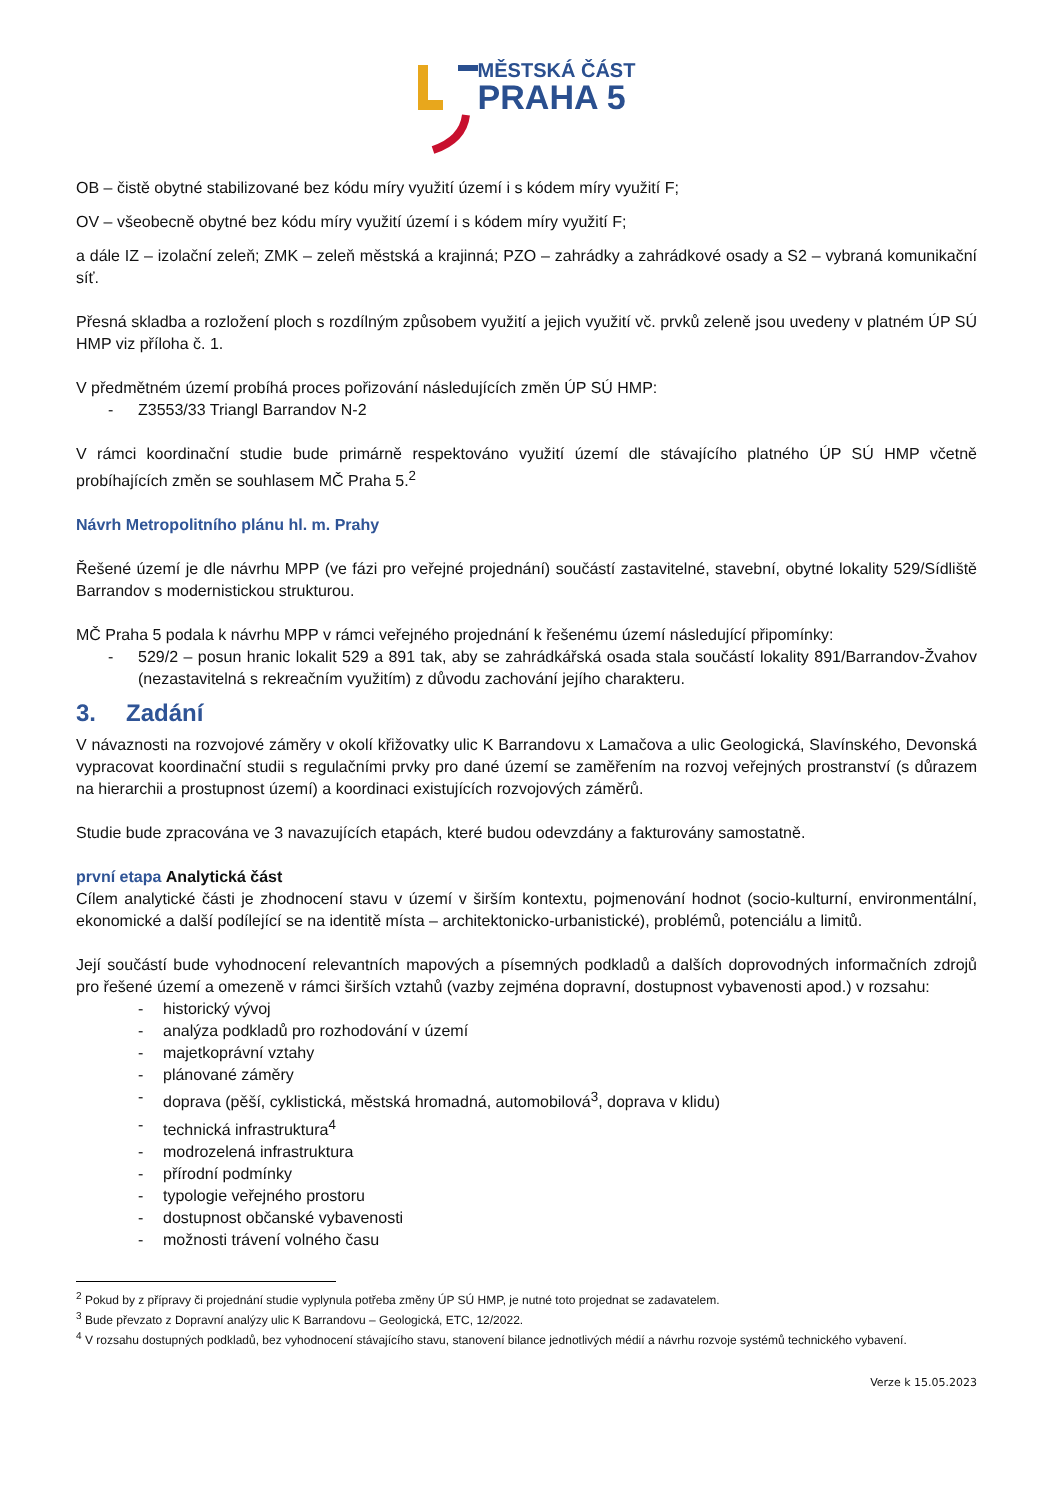MĚSTSKÁ ČÁST
PRAHA 5
OB – čistě obytné stabilizované bez kódu míry využití území i s kódem míry využití F;
OV – všeobecně obytné bez kódu míry využití území i s kódem míry využití F;
a dále IZ – izolační zeleň; ZMK – zeleň městská a krajinná; PZO – zahrádky a zahrádkové osady a S2 – vybraná komunikační síť.
Přesná skladba a rozložení ploch s rozdílným způsobem využití a jejich využití vč. prvků zeleně jsou uvedeny v platném ÚP SÚ HMP viz příloha č. 1.
V předmětném území probíhá proces pořizování následujících změn ÚP SÚ HMP:
- Z3553/33 Triangl Barrandov N-2
V rámci koordinační studie bude primárně respektováno využití území dle stávajícího platného ÚP SÚ HMP včetně probíhajících změn se souhlasem MČ Praha 5.<sup>2</sup>
Návrh Metropolitního plánu hl. m. Prahy
Řešené území je dle návrhu MPP (ve fázi pro veřejné projednání) součástí zastavitelné, stavební, obytné lokality 529/Sídliště Barrandov s modernistickou strukturou.
MČ Praha 5 podala k návrhu MPP v rámci veřejného projednání k řešenému území následující připomínky:
- 529/2 – posun hranic lokalit 529 a 891 tak, aby se zahrádkářská osada stala součástí lokality 891/Barrandov-Žvahov (nezastavitelná s rekreačním využitím) z důvodu zachování jejího charakteru.
3. Zadání
V návaznosti na rozvojové záměry v okolí křižovatky ulic K Barrandovu x Lamačova a ulic Geologická, Slavínského, Devonská vypracovat koordinační studii s regulačními prvky pro dané území se zaměřením na rozvoj veřejných prostranství (s důrazem na hierarchii a prostupnost území) a koordinaci existujících rozvojových záměrů.
Studie bude zpracována ve 3 navazujících etapách, které budou odevzdány a fakturovány samostatně.
první etapa Analytická část
Cílem analytické části je zhodnocení stavu v území v širším kontextu, pojmenování hodnot (socio-kulturní, environmentální, ekonomické a další podílející se na identitě místa – architektonicko-urbanistické), problémů, potenciálu a limitů.
Její součástí bude vyhodnocení relevantních mapových a písemných podkladů a dalších doprovodných informačních zdrojů pro řešené území a omezeně v rámci širších vztahů (vazby zejména dopravní, dostupnost vybavenosti apod.) v rozsahu:
- historický vývoj
- analýza podkladů pro rozhodování v území
- majetkoprávní vztahy
- plánované záměry
- doprava (pěší, cyklistická, městská hromadná, automobilová<sup>3</sup>, doprava v klidu)
- technická infrastruktura<sup>4</sup>
- modrozelená infrastruktura
- přírodní podmínky
- typologie veřejného prostoru
- dostupnost občanské vybavenosti
- možnosti trávení volného času
<sup>2</sup> Pokud by z přípravy či projednání studie vyplynula potřeba změny ÚP SÚ HMP, je nutné toto projednat se zadavatelem.
<sup>3</sup> Bude převzato z Dopravní analýzy ulic K Barrandovu – Geologická, ETC, 12/2022.
<sup>4</sup> V rozsahu dostupných podkladů, bez vyhodnocení stávajícího stavu, stanovení bilance jednotlivých médií a návrhu rozvoje systémů technického vybavení.
Verze k 15.05.2023